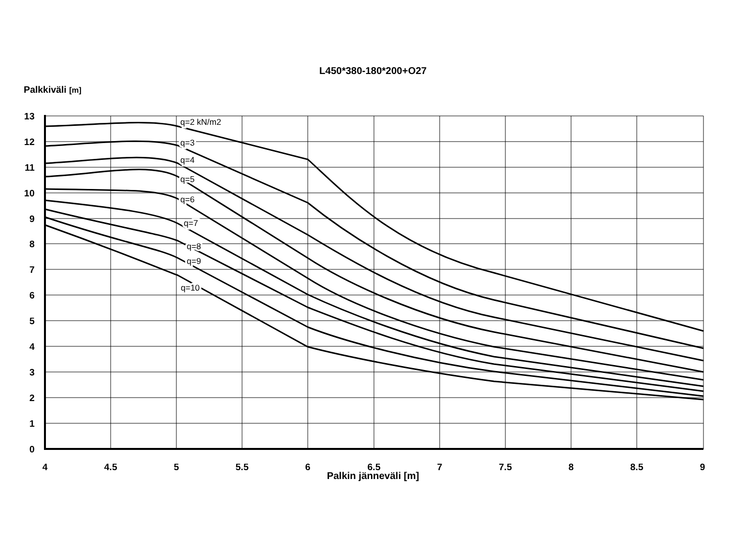L450*380-180*200+O27
Palkkiväli [m]
q=2 kN/m2
q=3
q=4
q=5
q=6
q=7
q=8
q=9
q=10
13
12
11
10
9
8
7
6
5
4
3
2
1
0
4
4.5
5
5.5
6
6.5
7
7.5
8
8.5
9
Palkin jänneväli [m]